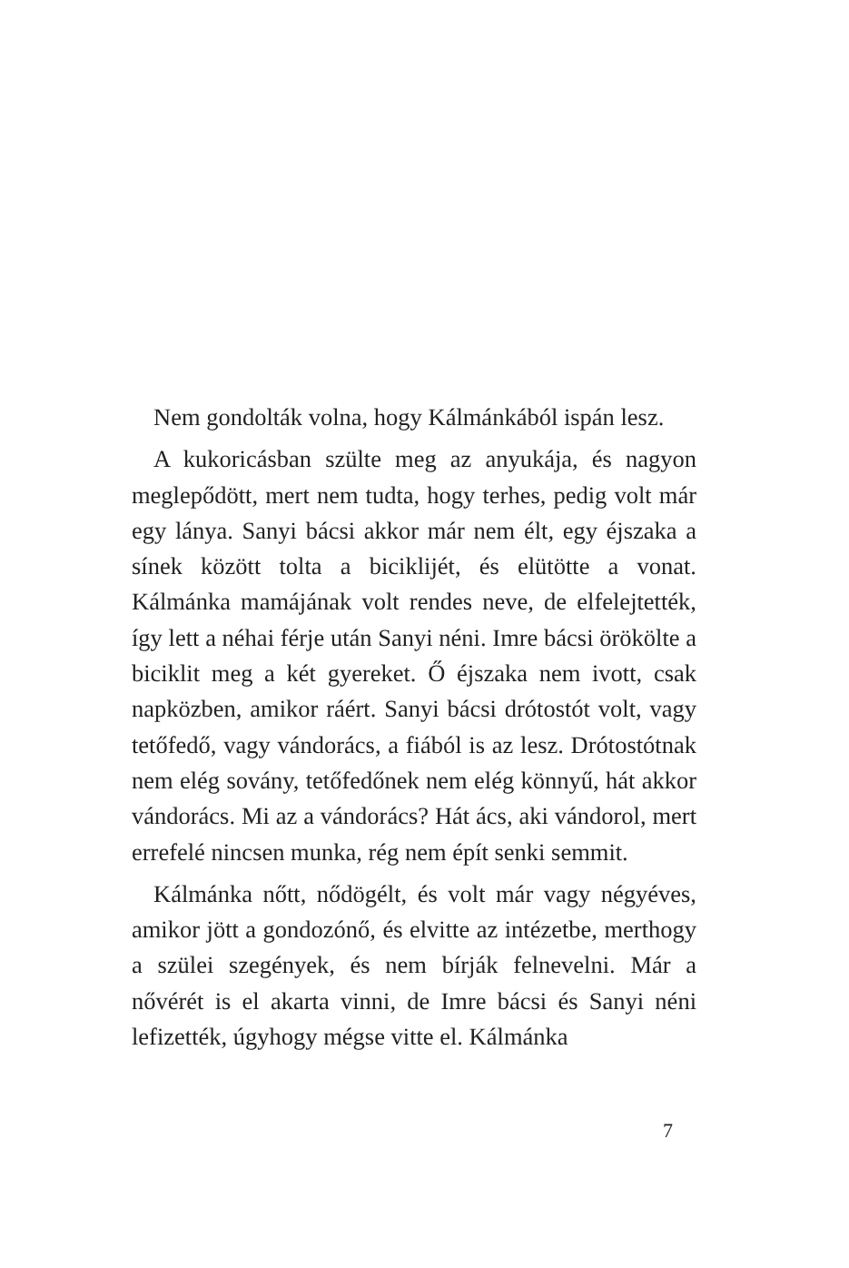Nem gondolták volna, hogy Kálmánkából ispán lesz.
A kukoricásban szülte meg az anyukája, és nagyon meglepődött, mert nem tudta, hogy terhes, pedig volt már egy lánya. Sanyi bácsi akkor már nem élt, egy éjszaka a sínek között tolta a biciklijét, és elütötte a vonat. Kálmánka mamájának volt rendes neve, de elfelejtették, így lett a néhai férje után Sanyi néni. Imre bácsi örökölte a biciklit meg a két gyereket. Ő éjszaka nem ivott, csak napközben, amikor ráért. Sanyi bácsi drótostót volt, vagy tetőfedő, vagy vándorács, a fiából is az lesz. Drótostótnak nem elég sovány, tetőfedőnek nem elég könnyű, hát akkor vándorács. Mi az a vándorács? Hát ács, aki vándorol, mert errefelé nincsen munka, rég nem épít senki semmit.
Kálmánka nőtt, nődögélt, és volt már vagy négyéves, amikor jött a gondozónő, és elvitte az intézetbe, merthogy a szülei szegények, és nem bírják felnevelni. Már a nővérét is el akarta vinni, de Imre bácsi és Sanyi néni lefizették, úgyhogy mégse vitte el. Kálmánka
7